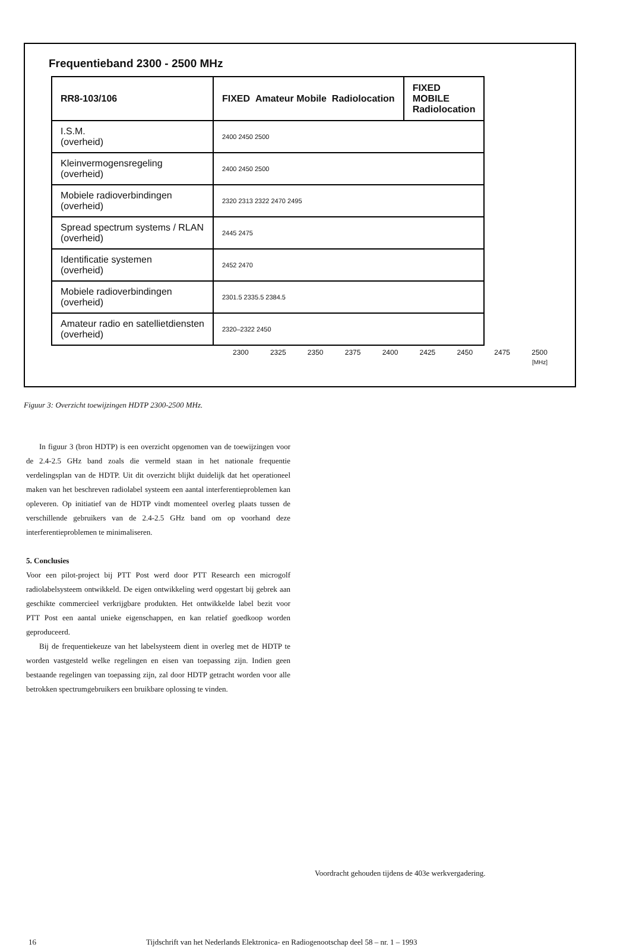Frequentieband 2300 - 2500 MHz
| RR8-103/106 | FIXED Amateur Mobile Radiolocation | FIXED MOBILE Radiolocation |
| I.S.M. (overheid) | 2400 2450 2500 | |
| Kleinvermogensregeling (overheid) | 2400 2450 2500 | |
| Mobiele radioverbindingen (overheid) | 2320 2313 2322 2470 2495 | |
| Spread spectrum systems / RLAN (overheid) | 2445 2475 | |
| Identificatie systemen (overheid) | 2452 2470 | |
| Mobiele radioverbindingen (overheid) | 2301.5 2335.5 2384.5 | |
| Amateur radio en satellietdiensten (overheid) | 2320–2322 2450 | |
2300 2325 2350 2375 2400 2425 2450 2475 2500
[MHz]
Figuur 3: Overzicht toewijzingen HDTP 2300-2500 MHz.
In figuur 3 (bron HDTP) is een overzicht opgenomen van de toewijzingen voor de 2.4-2.5 GHz band zoals die vermeld staan in het nationale frequentie verdelingsplan van de HDTP. Uit dit overzicht blijkt duidelijk dat het operationeel maken van het beschreven radiolabel systeem een aantal interferentieproblemen kan opleveren. Op initiatief van de HDTP vindt momenteel overleg plaats tussen de verschillende gebruikers van de 2.4-2.5 GHz band om op voorhand deze interferentieproblemen te minimaliseren.
5. Conclusies
Voor een pilot-project bij PTT Post werd door PTT Research een microgolf radiolabelsysteem ontwikkeld. De eigen ontwikkeling werd opgestart bij gebrek aan geschikte commercieel verkrijgbare produkten. Het ontwikkelde label bezit voor PTT Post een aantal unieke eigenschappen, en kan relatief goedkoop worden geproduceerd.
Bij de frequentiekeuze van het labelsysteem dient in overleg met de HDTP te worden vastgesteld welke regelingen en eisen van toepassing zijn. Indien geen bestaande regelingen van toepassing zijn, zal door HDTP getracht worden voor alle betrokken spectrumgebruikers een bruikbare oplossing te vinden.
Voordracht gehouden tijdens de 403e werkvergadering.
16 Tijdschrift van het Nederlands Elektronica- en Radiogenootschap deel 58 – nr. 1 – 1993